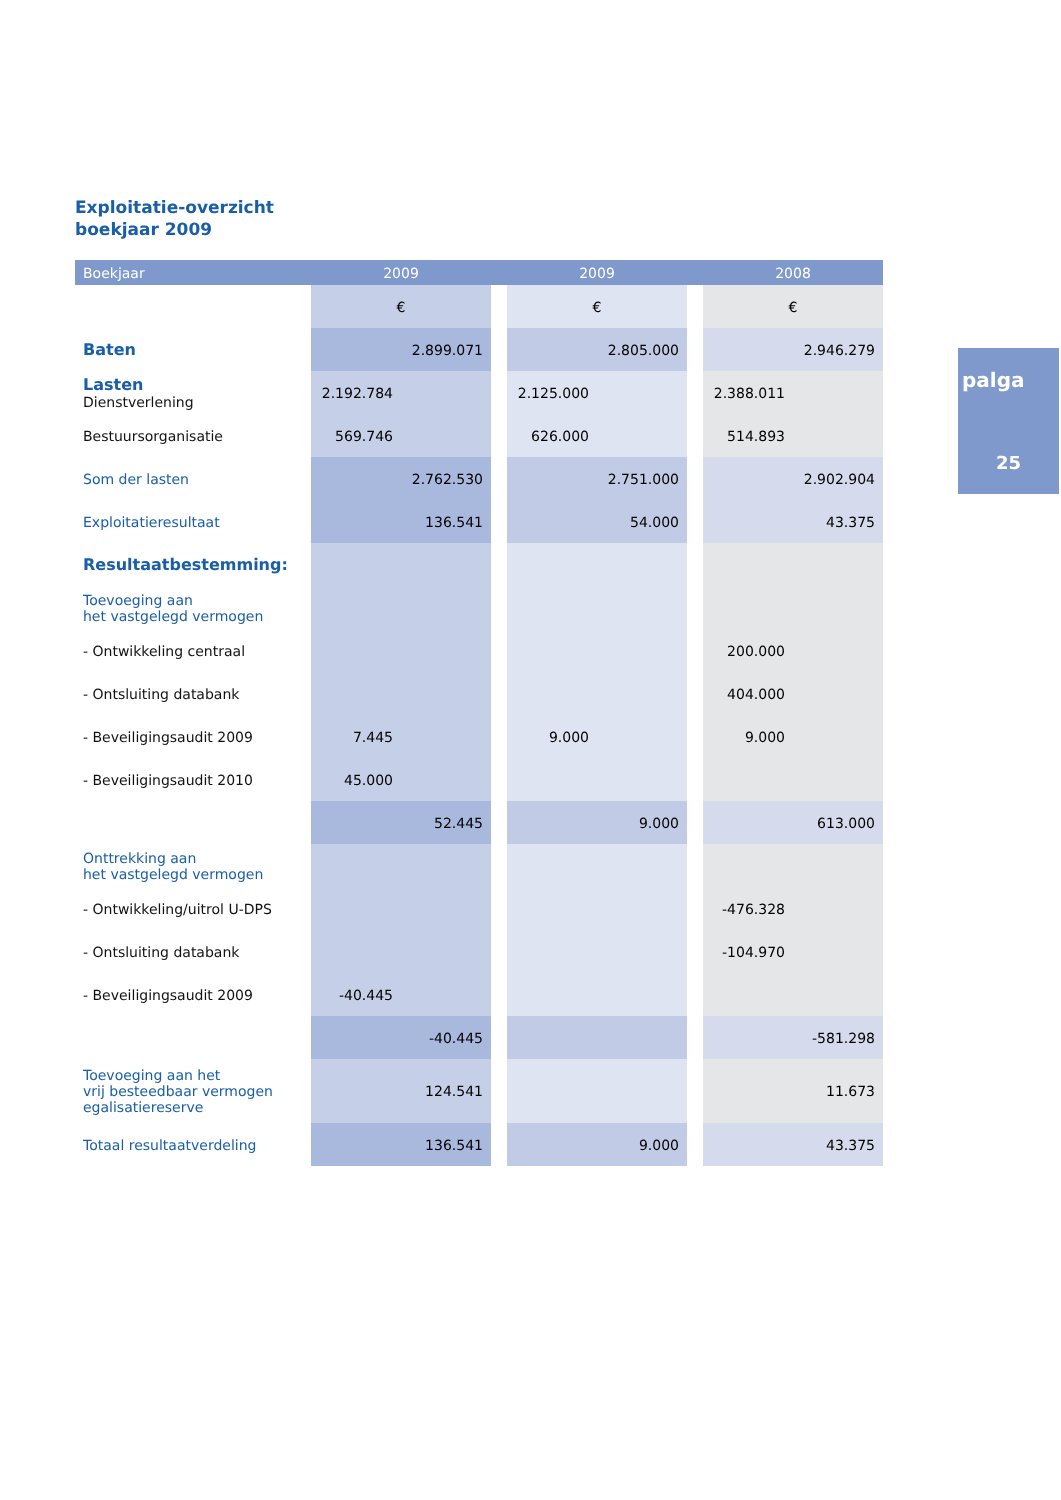Exploitatie-overzicht
boekjaar 2009
| Boekjaar | 2009 | | | 2009 | | | 2008 | |
| --- | --- | --- | --- | --- | --- | --- | --- | --- |
| | € | | | € | | | € | |
| Baten | | 2.899.071 | | | 2.805.000 | | | 2.946.279 |
| Lasten Dienstverlening | 2.192.784 | | | 2.125.000 | | | 2.388.011 | |
| Bestuursorganisatie | 569.746 | | | 626.000 | | | 514.893 | |
| Som der lasten | | 2.762.530 | | | 2.751.000 | | | 2.902.904 |
| Exploitatieresultaat | | 136.541 | | | 54.000 | | | 43.375 |
| Resultaatbestemming: | | | | | | | | |
| Toevoeging aan het vastgelegd vermogen | | | | | | | | |
| - Ontwikkeling centraal | | | | | | | 200.000 | |
| - Ontsluiting databank | | | | | | | 404.000 | |
| - Beveiligingsaudit 2009 | 7.445 | | | 9.000 | | | 9.000 | |
| - Beveiligingsaudit 2010 | 45.000 | | | | | | | |
| | | 52.445 | | | 9.000 | | | 613.000 |
| Onttrekking aan het vastgelegd vermogen | | | | | | | | |
| - Ontwikkeling/uitrol U-DPS | | | | | | | -476.328 | |
| - Ontsluiting databank | | | | | | | -104.970 | |
| - Beveiligingsaudit 2009 | -40.445 | | | | | | | |
| | | -40.445 | | | | | | -581.298 |
| Toevoeging aan het vrij besteedbaar vermogen egalisatiereserve | | 124.541 | | | | | | 11.673 |
| Totaal resultaatverdeling | | 136.541 | | | 9.000 | | | 43.375 |
palga
25